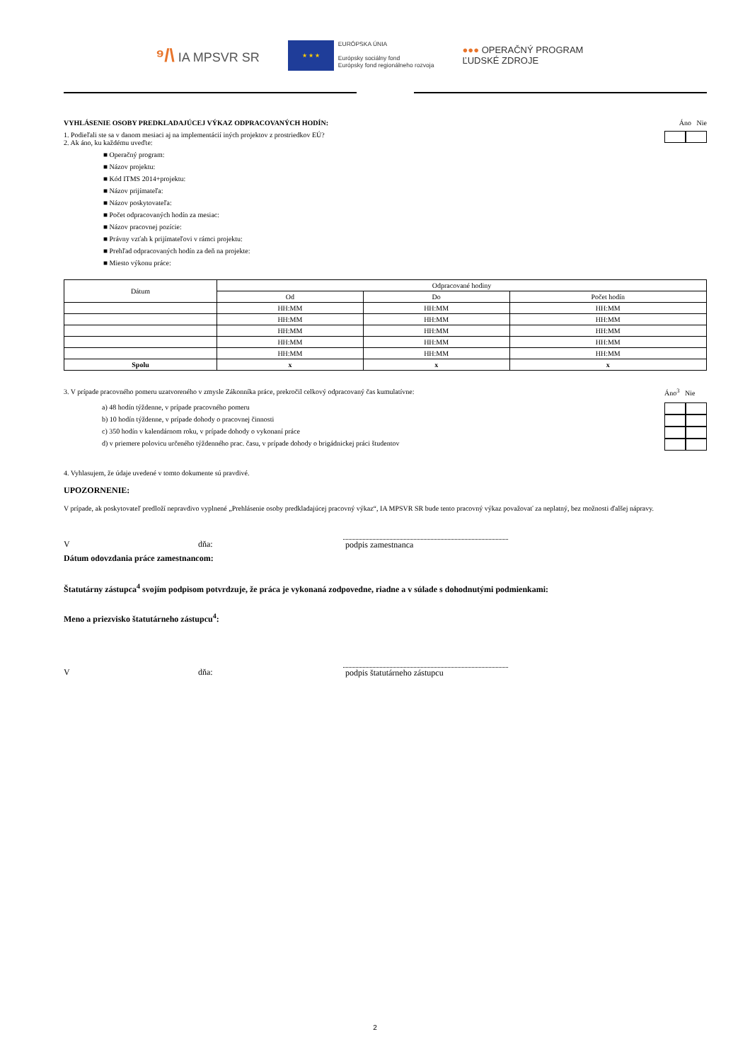⁹/\ IA MPSVR SR
★ ★ ★
EURÓPSKA ÚNIA
Európsky sociálny fond
Európsky fond regionálneho rozvoja
●●● OPERAČNÝ PROGRAM
ĽUDSKÉ ZDROJE
VYHLÁSENIE OSOBY PREDKLADAJÚCEJ VÝKAZ ODPRACOVANÝCH HODÍN: Áno Nie
1. Podieľali ste sa v danom mesiaci aj na implementácií iných projektov z prostriedkov EÚ?
2. Ak áno, ku každému uveďte:
■ Operačný program:
■ Názov projektu:
■ Kód ITMS 2014+projektu:
■ Názov prijímateľa:
■ Názov poskytovateľa:
■ Počet odpracovaných hodín za mesiac:
■ Názov pracovnej pozície:
■ Právny vzťah k prijímateľovi v rámci projektu:
■ Prehľad odpracovaných hodín za deň na projekte:
■ Miesto výkonu práce:
| Dátum | Odpracované hodiny | | |
| --- | --- | --- | --- |
| | Od | Do | Počet hodín |
| | HH:MM | HH:MM | HH:MM |
| | HH:MM | HH:MM | HH:MM |
| | HH:MM | HH:MM | HH:MM |
| | HH:MM | HH:MM | HH:MM |
| | HH:MM | HH:MM | HH:MM |
| Spolu | x | x | x |
3. V prípade pracovného pomeru uzatvoreného v zmysle Zákonníka práce, prekročil celkový odpracovaný čas kumulatívne:
a) 48 hodín týždenne, v prípade pracovného pomeru
b) 10 hodín týždenne, v prípade dohody o pracovnej činnosti
c) 350 hodín v kalendárnom roku, v prípade dohody o vykonaní práce
d) v priemere polovicu určeného týždenného prac. času, v prípade dohody o brigádnickej práci študentov
Áno<sup>3</sup> Nie
4. Vyhlasujem, že údaje uvedené v tomto dokumente sú pravdivé.
UPOZORNENIE:
V prípade, ak poskytovateľ predloží nepravdivo vyplnené „Prehlásenie osoby predkladajúcej pracovný výkaz“, IA MPSVR SR bude tento pracovný výkaz považovať za neplatný, bez možnosti ďalšej nápravy.
Vdňa: podpis zamestnanca
Dátum odovzdania práce zamestnancom:
Štatutárny zástupca<sup>4</sup> svojím podpisom potvrdzuje, že práca je vykonaná zodpovedne, riadne a v súlade s dohodnutými podmienkami:
Meno a priezvisko štatutárneho zástupcu<sup>4</sup>:
Vdňa: podpis štatutárneho zástupcu
2